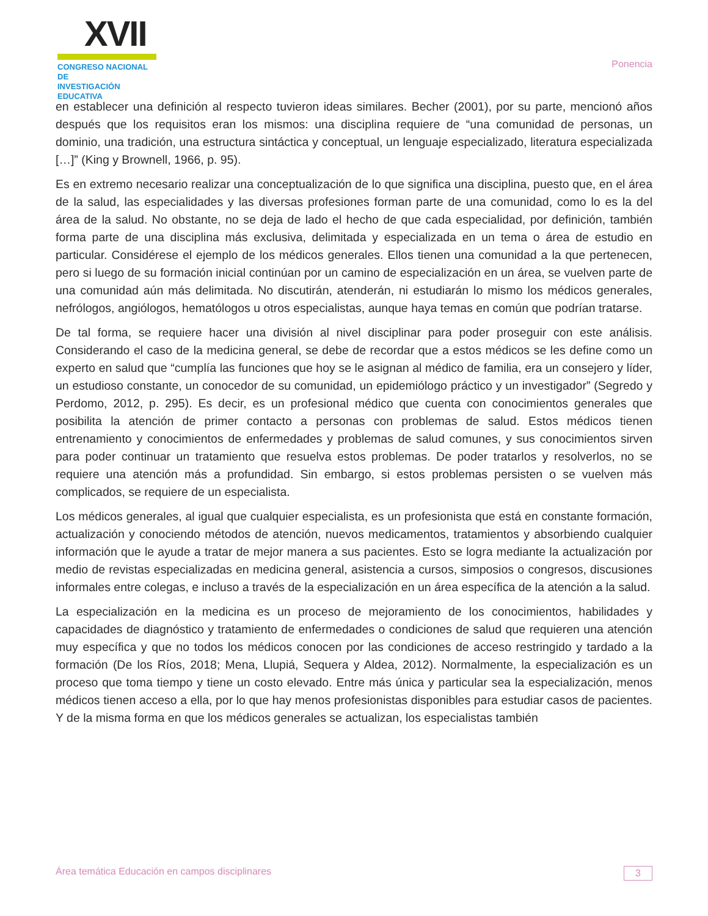XVII
CONGRESO NACIONAL DE
INVESTIGACIÓN EDUCATIVA
Ponencia
en establecer una definición al respecto tuvieron ideas similares. Becher (2001), por su parte, mencionó años después que los requisitos eran los mismos: una disciplina requiere de “una comunidad de personas, un dominio, una tradición, una estructura sintáctica y conceptual, un lenguaje especializado, literatura especializada […]” (King y Brownell, 1966, p. 95).
Es en extremo necesario realizar una conceptualización de lo que significa una disciplina, puesto que, en el área de la salud, las especialidades y las diversas profesiones forman parte de una comunidad, como lo es la del área de la salud. No obstante, no se deja de lado el hecho de que cada especialidad, por definición, también forma parte de una disciplina más exclusiva, delimitada y especializada en un tema o área de estudio en particular. Considérese el ejemplo de los médicos generales. Ellos tienen una comunidad a la que pertenecen, pero si luego de su formación inicial continúan por un camino de especialización en un área, se vuelven parte de una comunidad aún más delimitada. No discutirán, atenderán, ni estudiarán lo mismo los médicos generales, nefrólogos, angiólogos, hematólogos u otros especialistas, aunque haya temas en común que podrían tratarse.
De tal forma, se requiere hacer una división al nivel disciplinar para poder proseguir con este análisis. Considerando el caso de la medicina general, se debe de recordar que a estos médicos se les define como un experto en salud que “cumplía las funciones que hoy se le asignan al médico de familia, era un consejero y líder, un estudioso constante, un conocedor de su comunidad, un epidemiólogo práctico y un investigador” (Segredo y Perdomo, 2012, p. 295). Es decir, es un profesional médico que cuenta con conocimientos generales que posibilita la atención de primer contacto a personas con problemas de salud. Estos médicos tienen entrenamiento y conocimientos de enfermedades y problemas de salud comunes, y sus conocimientos sirven para poder continuar un tratamiento que resuelva estos problemas. De poder tratarlos y resolverlos, no se requiere una atención más a profundidad. Sin embargo, si estos problemas persisten o se vuelven más complicados, se requiere de un especialista.
Los médicos generales, al igual que cualquier especialista, es un profesionista que está en constante formación, actualización y conociendo métodos de atención, nuevos medicamentos, tratamientos y absorbiendo cualquier información que le ayude a tratar de mejor manera a sus pacientes. Esto se logra mediante la actualización por medio de revistas especializadas en medicina general, asistencia a cursos, simposios o congresos, discusiones informales entre colegas, e incluso a través de la especialización en un área específica de la atención a la salud.
La especialización en la medicina es un proceso de mejoramiento de los conocimientos, habilidades y capacidades de diagnóstico y tratamiento de enfermedades o condiciones de salud que requieren una atención muy específica y que no todos los médicos conocen por las condiciones de acceso restringido y tardado a la formación (De los Ríos, 2018; Mena, Llupiá, Sequera y Aldea, 2012). Normalmente, la especialización es un proceso que toma tiempo y tiene un costo elevado. Entre más única y particular sea la especialización, menos médicos tienen acceso a ella, por lo que hay menos profesionistas disponibles para estudiar casos de pacientes. Y de la misma forma en que los médicos generales se actualizan, los especialistas también
Área temática Educación en campos disciplinares 3